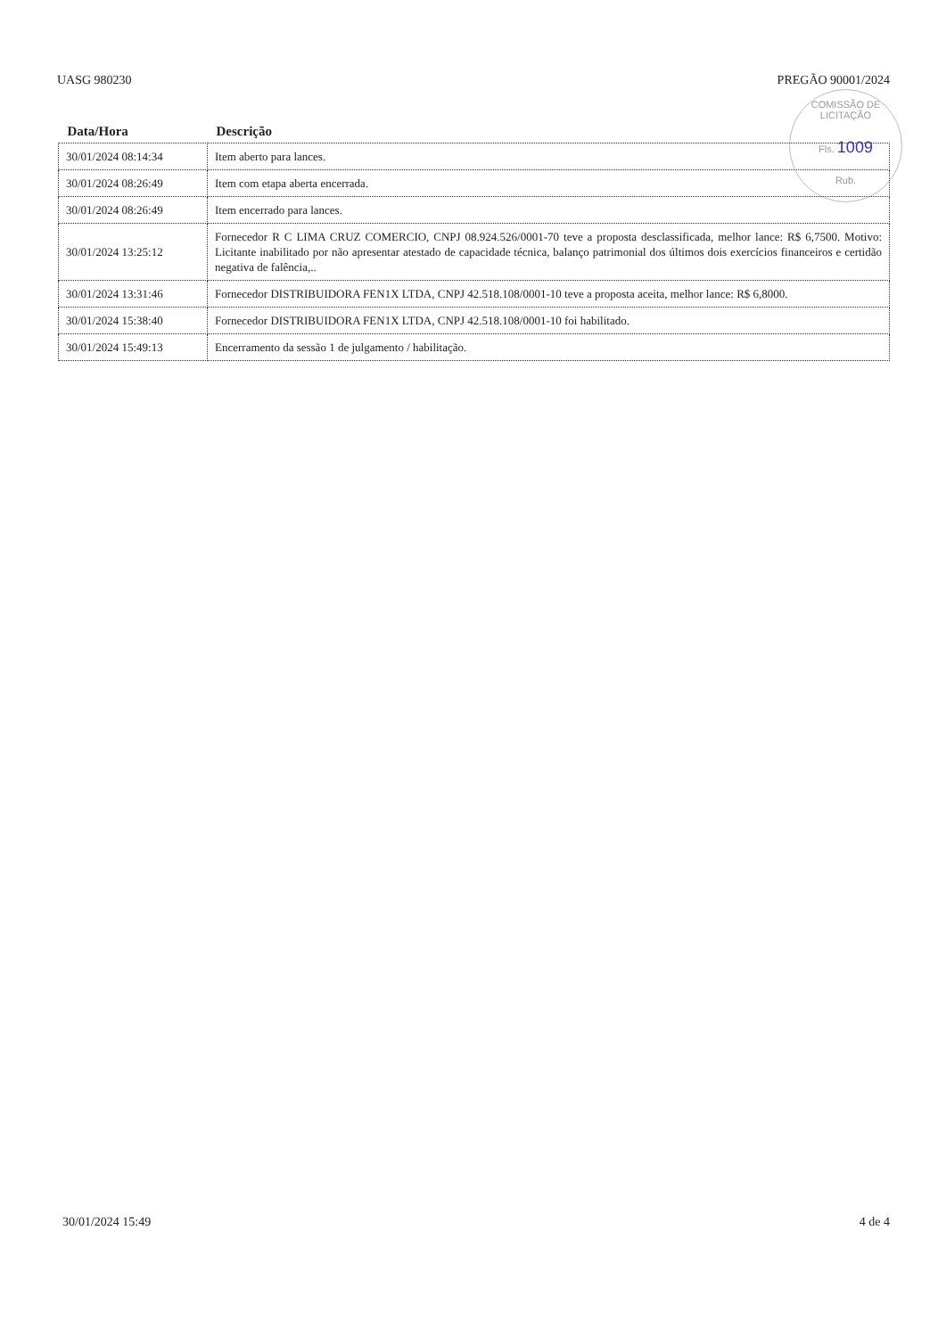UASG 980230 PREGÃO 90001/2024
COMISSÃO DE LICITAÇÃO
Fls. 1009
Rub.
| Data/Hora | Descrição |
| --- | --- |
| 30/01/2024 08:14:34 | Item aberto para lances. |
| 30/01/2024 08:26:49 | Item com etapa aberta encerrada. |
| 30/01/2024 08:26:49 | Item encerrado para lances. |
| 30/01/2024 13:25:12 | Fornecedor R C LIMA CRUZ COMERCIO, CNPJ 08.924.526/0001-70 teve a proposta desclassificada, melhor lance: R$ 6,7500. Motivo: Licitante inabilitado por não apresentar atestado de capacidade técnica, balanço patrimonial dos últimos dois exercícios financeiros e certidão negativa de falência,.. |
| 30/01/2024 13:31:46 | Fornecedor DISTRIBUIDORA FEN1X LTDA, CNPJ 42.518.108/0001-10 teve a proposta aceita, melhor lance: R$ 6,8000. |
| 30/01/2024 15:38:40 | Fornecedor DISTRIBUIDORA FEN1X LTDA, CNPJ 42.518.108/0001-10 foi habilitado. |
| 30/01/2024 15:49:13 | Encerramento da sessão 1 de julgamento / habilitação. |
30/01/2024 15:49 4 de 4